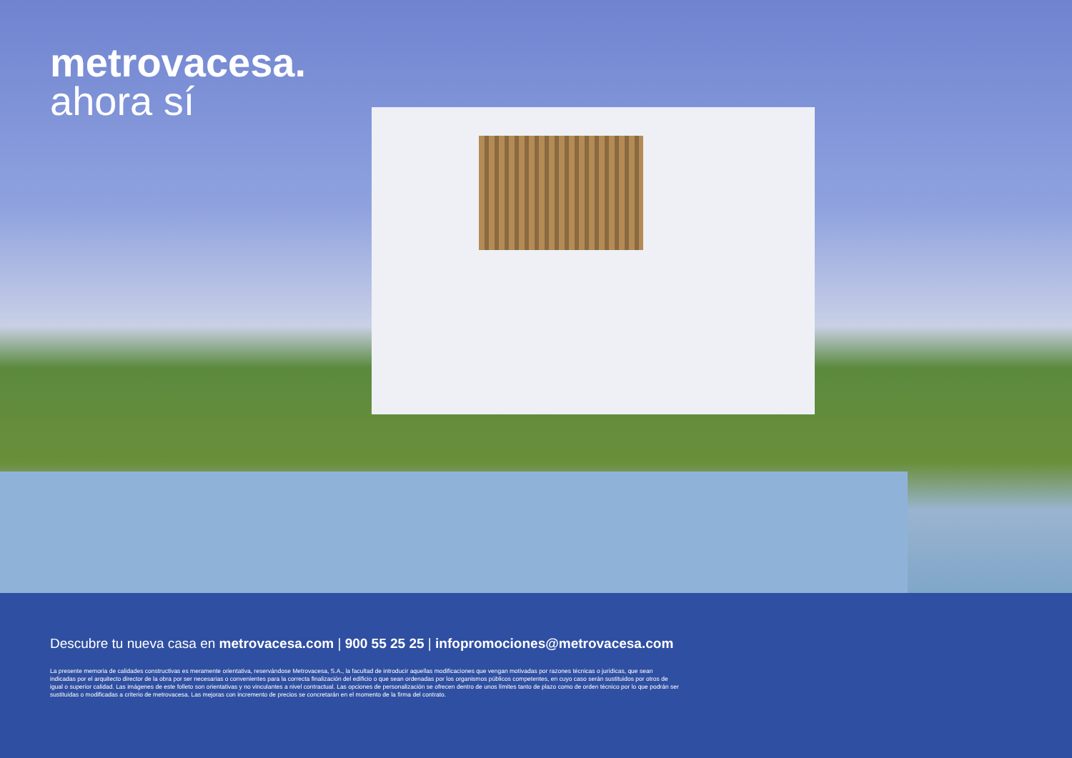metrovacesa.
ahora sí
Descubre tu nueva casa en metrovacesa.com | 900 55 25 25 | infopromociones@metrovacesa.com
La presente memoria de calidades constructivas es meramente orientativa, reservándose Metrovacesa, S.A., la facultad de introducir aquellas modificaciones que vengan motivadas por razones técnicas o jurídicas, que sean indicadas por el arquitecto director de la obra por ser necesarias o convenientes para la correcta finalización del edificio o que sean ordenadas por los organismos públicos competentes, en cuyo caso serán sustituidos por otros de igual o superior calidad. Las imágenes de este folleto son orientativas y no vinculantes a nivel contractual. Las opciones de personalización se ofrecen dentro de unos límites tanto de plazo como de orden técnico por lo que podrán ser sustituidas o modificadas a criterio de metrovacesa. Las mejoras con incremento de precios se concretarán en el momento de la firma del contrato.